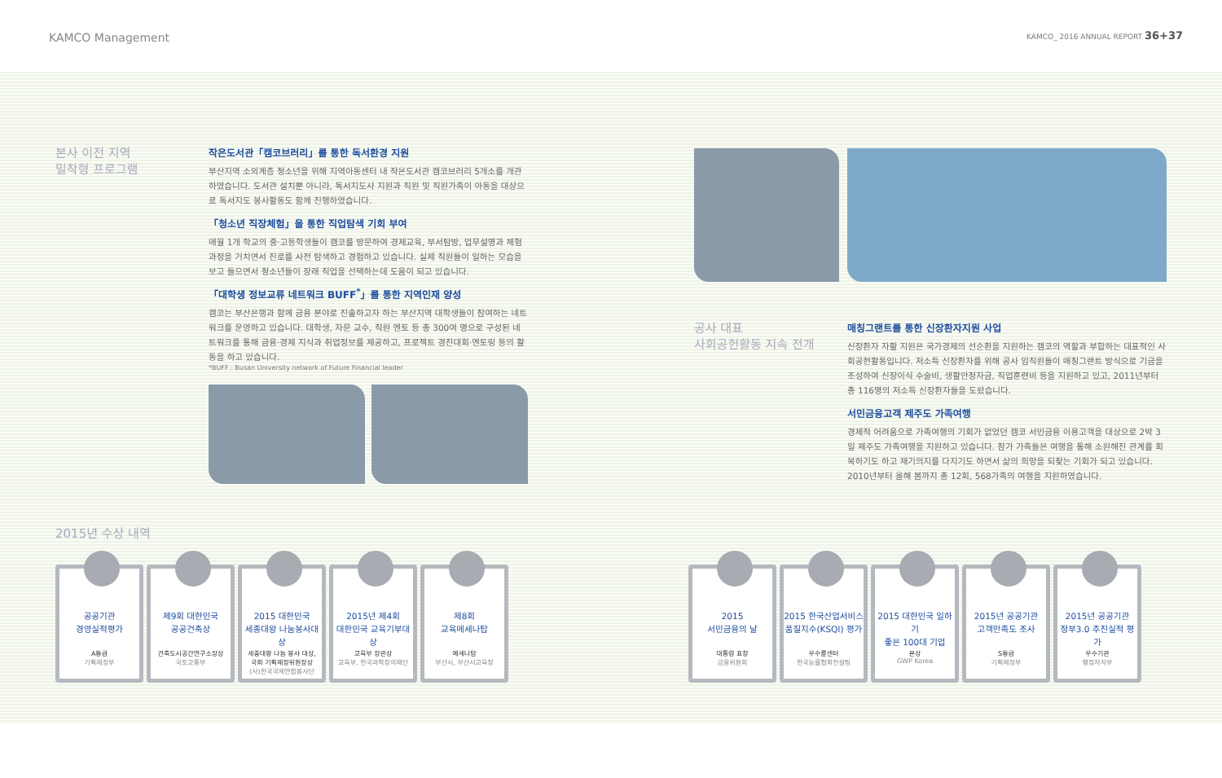KAMCO Management
KAMCO_ 2016 ANNUAL REPORT 36+37
본사 이전 지역
밀착형 프로그램
작은도서관「캠코브러리」를 통한 독서환경 지원
부산지역 소외계층 청소년을 위해 지역아동센터 내 작은도서관 캠코브러리 5개소를 개관하였습니다. 도서관 설치뿐 아니라, 독서지도사 지원과 직원 및 직원가족이 아동을 대상으로 독서지도 봉사활동도 함께 진행하였습니다.
「청소년 직장체험」을 통한 직업탐색 기회 부여
매월 1개 학교의 중·고등학생들이 캠코를 방문하여 경제교육, 부서탐방, 업무설명과 체험과정을 거치면서 진로를 사전 탐색하고 경험하고 있습니다. 실제 직원들이 일하는 모습을 보고 들으면서 청소년들이 장래 직업을 선택하는데 도움이 되고 있습니다.
「대학생 정보교류 네트워크 BUFF<sup>*</sup>」를 통한 지역인재 양성
캠코는 부산은행과 함께 금융 분야로 진출하고자 하는 부산지역 대학생들이 참여하는 네트워크를 운영하고 있습니다. 대학생, 자문 교수, 직원 멘토 등 총 300여 명으로 구성된 네트워크를 통해 금융·경제 지식과 취업정보를 제공하고, 프로젝트 경진대회·멘토링 등의 활동을 하고 있습니다.
*BUFF : Busan University network of Future Financial leader
공사 대표
사회공헌활동 지속 전개
매칭그랜트를 통한 신장환자지원 사업
신장환자 자활 지원은 국가경제의 선순환을 지원하는 캠코의 역할과 부합하는 대표적인 사회공헌활동입니다. 저소득 신장환자를 위해 공사 임직원들이 매칭그랜트 방식으로 기금을 조성하여 신장이식 수술비, 생활안정자금, 직업훈련비 등을 지원하고 있고, 2011년부터 총 116명의 저소득 신장환자들을 도왔습니다.
서민금융고객 제주도 가족여행
경제적 어려움으로 가족여행의 기회가 없었던 캠코 서민금융 이용고객을 대상으로 2박 3일 제주도 가족여행을 지원하고 있습니다. 참가 가족들은 여행을 통해 소원해진 관계를 회복하기도 하고 재기의지를 다지기도 하면서 삶의 희망을 되찾는 기회가 되고 있습니다. 2010년부터 올해 봄까지 총 12회, 568가족의 여행을 지원하였습니다.
2015년 수상 내역
공공기관
경영실적평가
A등급
기획재정부
제9회 대한민국
공공건축상
건축도시공간연구소장상
국토교통부
2015 대한민국
세종대왕 나눔봉사대상
세종대왕 나눔 봉사 대상,
국회 기획재정위원장상
(사)한국국제연합봉사단
2015년 제4회
대한민국 교육기부대상
교육부 장관상
교육부, 한국과학창의재단
제8회
교육메세나탑
메세나탑
부산시, 부산시교육청
2015
서민금융의 날
대통령 표창
금융위원회
2015 한국산업서비스
품질지수(KSQI) 평가
우수콜센터
한국능률협회컨설팅
2015 대한민국 일하기
좋은 100대 기업
본상
GWP Korea
2015년 공공기관
고객만족도 조사
S등급
기획재정부
2015년 공공기관
정부3.0 추진실적 평가
우수기관
행정자치부